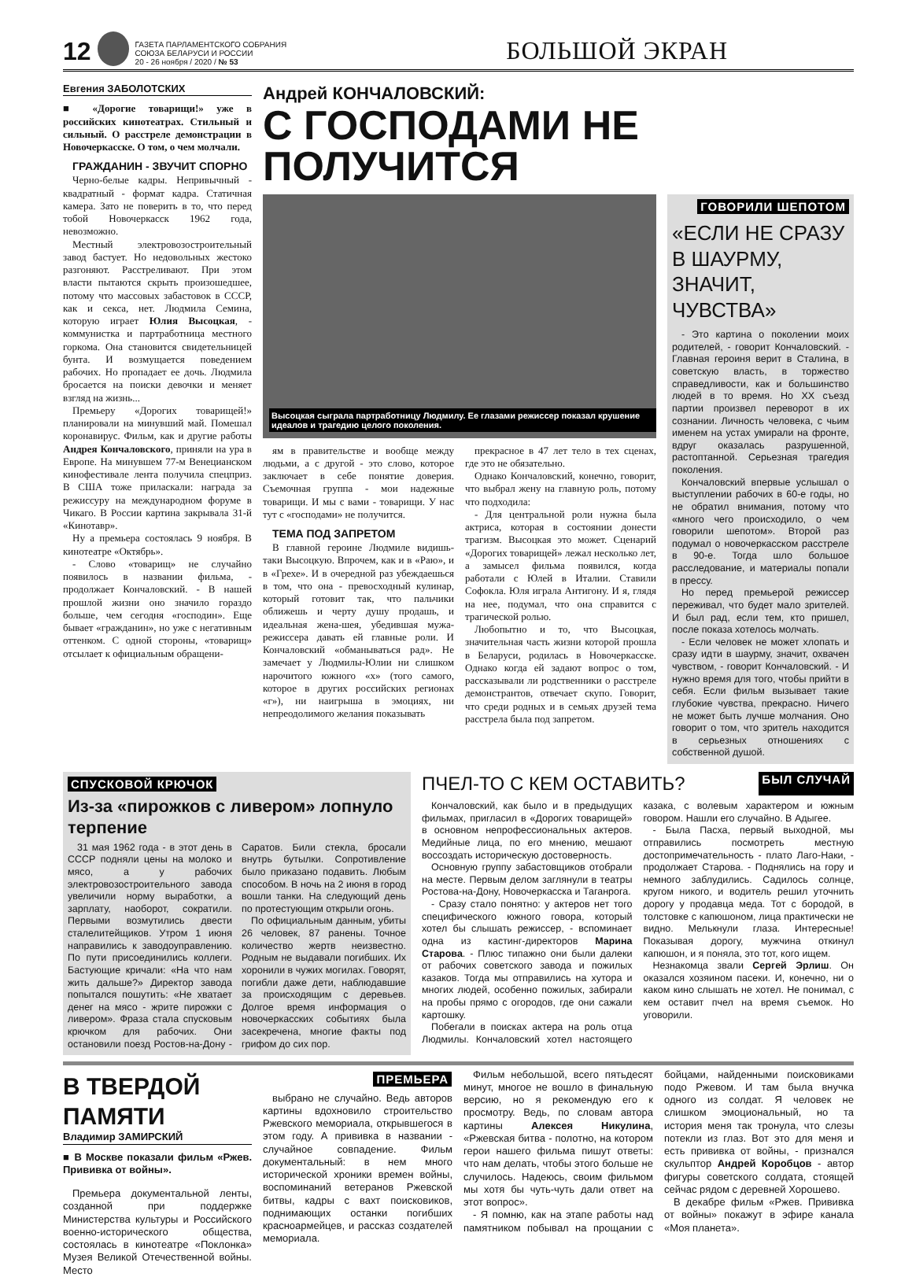12
ГАЗЕТА ПАРЛАМЕНТСКОГО СОБРАНИЯ
СОЮЗА БЕЛАРУСИ И РОССИИ
20 - 26 ноября / 2020 / № 53
БОЛЬШОЙ ЭКРАН
Евгения ЗАБОЛОТСКИХ
■ «Дорогие товарищи!» уже в российских кинотеатрах. Стильный и сильный. О расстреле демонстрации в Новочеркасске. О том, о чем молчали.
ГРАЖДАНИН - ЗВУЧИТ СПОРНО
Черно-белые кадры. Непривычный - квадратный - формат кадра. Статичная камера. Зато не поверить в то, что перед тобой Новочеркасск 1962 года, невозможно.
Местный электровозостроительный завод бастует. Но недовольных жестоко разгоняют. Расстреливают. При этом власти пытаются скрыть произошедшее, потому что массовых забастовок в СССР, как и секса, нет. Людмила Семина, которую играет Юлия Высоцкая, - коммунистка и партработница местного горкома. Она становится свидетельницей бунта. И возмущается поведением рабочих. Но пропадает ее дочь. Людмила бросается на поиски девочки и меняет взгляд на жизнь...
Премьеру «Дорогих товарищей!» планировали на минувший май. Помешал коронавирус. Фильм, как и другие работы Андрея Кончаловского, приняли на ура в Европе. На минувшем 77-м Венецианском кинофестивале лента получила спецприз. В США тоже приласкали: награда за режиссуру на международном форуме в Чикаго. В России картина закрывала 31-й «Кинотавр».
Ну а премьера состоялась 9 ноября. В кинотеатре «Октябрь».
- Слово «товарищ» не случайно появилось в названии фильма, - продолжает Кончаловский. - В нашей прошлой жизни оно значило гораздо больше, чем сегодня «господин». Еще бывает «гражданин», но уже с негативным оттенком. С одной стороны, «товарищ» отсылает к официальным обращени-
Андрей КОНЧАЛОВСКИЙ:
С ГОСПОДАМИ НЕ ПОЛУЧИТСЯ
Высоцкая сыграла партработницу Людмилу. Ее глазами режиссер показал крушение идеалов и трагедию целого поколения.
ям в правительстве и вообще между людьми, а с другой - это слово, которое заключает в себе понятие доверия. Съемочная группа - мои надежные товарищи. И мы с вами - товарищи. У нас тут с «господами» не получится.
ТЕМА ПОД ЗАПРЕТОМ
В главной героине Людмиле видишь-таки Высоцкую. Впрочем, как и в «Раю», и в «Грехе». И в очередной раз убеждаешься в том, что она - превосходный кулинар, который готовит так, что пальчики оближешь и черту душу продашь, и идеальная жена-шея, убедившая мужа-режиссера давать ей главные роли. И Кончаловский «обманываться рад». Не замечает у Людмилы-Юлии ни слишком нарочитого южного «х» (того самого, которое в других российских регионах «г»), ни наигрыша в эмоциях, ни непреодолимого желания показывать
прекрасное в 47 лет тело в тех сценах, где это не обязательно.
Однако Кончаловский, конечно, говорит, что выбрал жену на главную роль, потому что подходила:
- Для центральной роли нужна была актриса, которая в состоянии донести трагизм. Высоцкая это может. Сценарий «Дорогих товарищей» лежал несколько лет, а замысел фильма появился, когда работали с Юлей в Италии. Ставили Софокла. Юля играла Антигону. И я, глядя на нее, подумал, что она справится с трагической ролью.
Любопытно и то, что Высоцкая, значительная часть жизни которой прошла в Беларуси, родилась в Новочеркасске. Однако когда ей задают вопрос о том, рассказывали ли родственники о расстреле демонстрантов, отвечает скупо. Говорит, что среди родных и в семьях друзей тема расстрела была под запретом.
ГОВОРИЛИ ШЕПОТОМ
«ЕСЛИ НЕ СРАЗУ В ШАУРМУ, ЗНАЧИТ, ЧУВСТВА»
- Это картина о поколении моих родителей, - говорит Кончаловский. - Главная героиня верит в Сталина, в советскую власть, в торжество справедливости, как и большинство людей в то время. Но XX съезд партии произвел переворот в их сознании. Личность человека, с чьим именем на устах умирали на фронте, вдруг оказалась разрушенной, растоптанной. Серьезная трагедия поколения.
Кончаловский впервые услышал о выступлении рабочих в 60-е годы, но не обратил внимания, потому что «много чего происходило, о чем говорили шепотом». Второй раз подумал о новочеркасском расстреле в 90-е. Тогда шло большое расследование, и материалы попали в прессу.
Но перед премьерой режиссер переживал, что будет мало зрителей. И был рад, если тем, кто пришел, после показа хотелось молчать.
- Если человек не может хлопать и сразу идти в шаурму, значит, охвачен чувством, - говорит Кончаловский. - И нужно время для того, чтобы прийти в себя. Если фильм вызывает такие глубокие чувства, прекрасно. Ничего не может быть лучше молчания. Оно говорит о том, что зритель находится в серьезных отношениях с собственной душой.
СПУСКОВОЙ КРЮЧОК
Из-за «пирожков с ливером» лопнуло терпение
31 мая 1962 года - в этот день в СССР подняли цены на молоко и мясо, а у рабочих электровозостроительного завода увеличили норму выработки, а зарплату, наоборот, сократили. Первыми возмутились двести сталелитейщиков. Утром 1 июня направились к заводоуправлению. По пути присоединились коллеги. Бастующие кричали: «На что нам жить дальше?» Директор завода попытался пошутить: «Не хватает денег на мясо - жрите пирожки с ливером». Фраза стала спусковым крючком для рабочих. Они остановили поезд Ростов-на-Дону - Саратов. Били стекла, бросали внутрь бутылки. Сопротивление было приказано подавить. Любым способом. В ночь на 2 июня в город вошли танки. На следующий день по протестующим открыли огонь.
По официальным данным, убиты 26 человек, 87 ранены. Точное количество жертв неизвестно. Родным не выдавали погибших. Их хоронили в чужих могилах. Говорят, погибли даже дети, наблюдавшие за происходящим с деревьев. Долгое время информация о новочеркасских событиях была засекречена, многие факты под грифом до сих пор.
ПЧЕЛ-ТО С КЕМ ОСТАВИТЬ? БЫЛ СЛУЧАЙ
Кончаловский, как было и в предыдущих фильмах, пригласил в «Дорогих товарищей» в основном непрофессиональных актеров. Медийные лица, по его мнению, мешают воссоздать историческую достоверность.
Основную группу забастовщиков отобрали на месте. Первым делом заглянули в театры Ростова-на-Дону, Новочеркасска и Таганрога.
- Сразу стало понятно: у актеров нет того специфического южного говора, который хотел бы слышать режиссер, - вспоминает одна из кастинг-директоров Марина Старова. - Плюс типажно они были далеки от рабочих советского завода и пожилых казаков. Тогда мы отправились на хутора и многих людей, особенно пожилых, забирали на пробы прямо с огородов, где они сажали картошку.
Побегали в поисках актера на роль отца Людмилы. Кончаловский хотел настоящего казака, с волевым характером и южным говором. Нашли его случайно. В Адыгее.
- Была Пасха, первый выходной, мы отправились посмотреть местную достопримечательность - плато Лаго-Наки, - продолжает Старова. - Поднялись на гору и немного заблудились. Садилось солнце, кругом никого, и водитель решил уточнить дорогу у продавца меда. Тот с бородой, в толстовке с капюшоном, лица практически не видно. Мелькнули глаза. Интересные! Показывая дорогу, мужчина откинул капюшон, и я поняла, это тот, кого ищем.
Незнакомца звали Сергей Эрлиш. Он оказался хозяином пасеки. И, конечно, ни о каком кино слышать не хотел. Не понимал, с кем оставит пчел на время съемок. Но уговорили.
В ТВЕРДОЙ ПАМЯТИ
Владимир ЗАМИРСКИЙ
■ В Москве показали фильм «Ржев. Прививка от войны».
Премьера документальной ленты, созданной при поддержке Министерства культуры и Российского военно-исторического общества, состоялась в кинотеатре «Поклонка» Музея Великой Отечественной войны. Место
ПРЕМЬЕРА
выбрано не случайно. Ведь авторов картины вдохновило строительство Ржевского мемориала, открывшегося в этом году. А прививка в названии - случайное совпадение. Фильм документальный: в нем много исторической хроники времен войны, воспоминаний ветеранов Ржевской битвы, кадры с вахт поисковиков, поднимающих останки погибших красноармейцев, и рассказ создателей мемориала.
Фильм небольшой, всего пятьдесят минут, многое не вошло в финальную версию, но я рекомендую его к просмотру. Ведь, по словам автора картины Алексея Никулина, «Ржевская битва - полотно, на котором герои нашего фильма пишут ответы: что нам делать, чтобы этого больше не случилось. Надеюсь, своим фильмом мы хотя бы чуть-чуть дали ответ на этот вопрос».
- Я помню, как на этапе работы над памятником побывал на прощании с бойцами, найденными поисковиками подо Ржевом. И там была внучка одного из солдат. Я человек не слишком эмоциональный, но та история меня так тронула, что слезы потекли из глаз. Вот это для меня и есть прививка от войны, - признался скульптор Андрей Коробцов - автор фигуры советского солдата, стоящей сейчас рядом с деревней Хорошево.
В декабре фильм «Ржев. Прививка от войны» покажут в эфире канала «Моя планета».